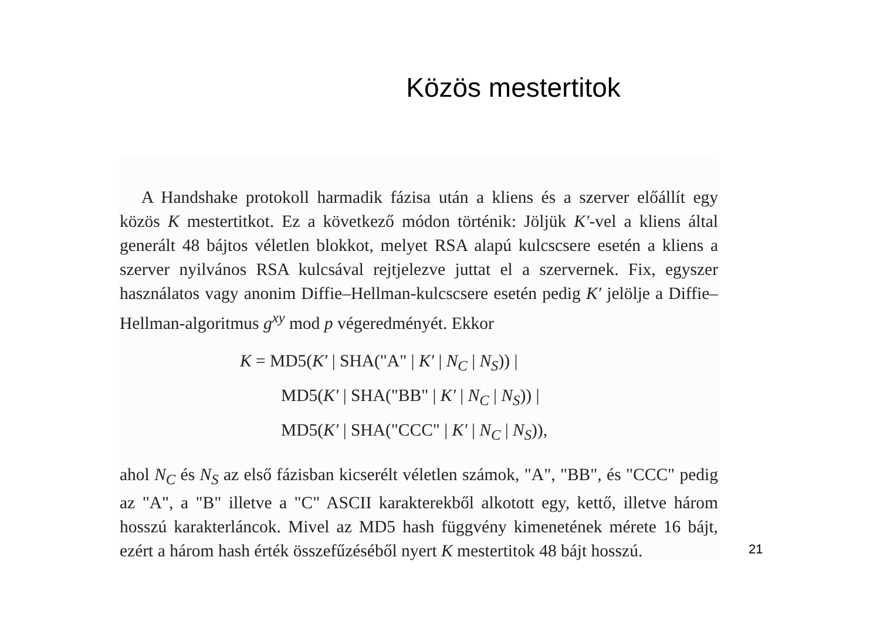Közös mestertitok
A Handshake protokoll harmadik fázisa után a kliens és a szerver előállít egy közös K mestertitkot. Ez a következő módon történik: Jöljük K′-vel a kliens által generált 48 bájtos véletlen blokkot, melyet RSA alapú kulcscsere esetén a kliens a szerver nyilvános RSA kulcsával rejtjelezve juttat el a szervernek. Fix, egyszer használatos vagy anonim Diffie–Hellman-kulcscsere esetén pedig K′ jelölje a Diffie–Hellman-algoritmus g<sup>xy</sup> mod p végeredményét. Ekkor
K = MD5(K′ | SHA("A" | K′ | N<sub>C</sub> | N<sub>S</sub>)) |
MD5(K′ | SHA("BB" | K′ | N<sub>C</sub> | N<sub>S</sub>)) |
MD5(K′ | SHA("CCC" | K′ | N<sub>C</sub> | N<sub>S</sub>)),
ahol N<sub>C</sub> és N<sub>S</sub> az első fázisban kicserélt véletlen számok, "A", "BB", és "CCC" pedig az "A", a "B" illetve a "C" ASCII karakterekből alkotott egy, kettő, illetve három hosszú karakterláncok. Mivel az MD5 hash függvény kimenetének mérete 16 bájt, ezért a három hash érték összefűzéséből nyert K mestertitok 48 bájt hosszú.
21